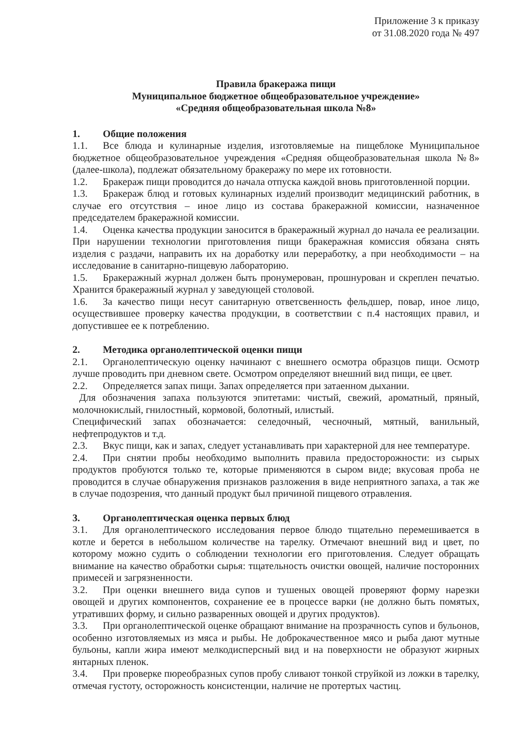Приложение 3 к приказу
от 31.08.2020 года № 497
Правила бракеража пищи
Муниципальное бюджетное общеобразовательное учреждение»
«Средняя общеобразовательная школа №8»
1. Общие положения
1.1. Все блюда и кулинарные изделия, изготовляемые на пищеблоке Муниципальное бюджетное общеобразовательное учреждения «Средняя общеобразовательная школа №8» (далее-школа), подлежат обязательному бракеражу по мере их готовности.
1.2. Бракераж пищи проводится до начала отпуска каждой вновь приготовленной порции.
1.3. Бракераж блюд и готовых кулинарных изделий производит медицинский работник, в случае его отсутствия – иное лицо из состава бракеражной комиссии, назначенное председателем бракеражной комиссии.
1.4. Оценка качества продукции заносится в бракеражный журнал до начала ее реализации. При нарушении технологии приготовления пищи бракеражная комиссия обязана снять изделия с раздачи, направить их на доработку или переработку, а при необходимости – на исследование в санитарно-пищевую лабораторию.
1.5. Бракеражный журнал должен быть пронумерован, прошнурован и скреплен печатью. Хранится бракеражный журнал у заведующей столовой.
1.6. За качество пищи несут санитарную ответсвенность фельдшер, повар, иное лицо, осуществившее проверку качества продукции, в соответствии с п.4 настоящих правил, и допустившее ее к потреблению.
2. Методика органолептической оценки пищи
2.1. Органолептическую оценку начинают с внешнего осмотра образцов пищи. Осмотр лучше проводить при дневном свете. Осмотром определяют внешний вид пищи, ее цвет.
2.2. Определяется запах пищи. Запах определяется при затаенном дыхании.
Для обозначения запаха пользуются эпитетами: чистый, свежий, ароматный, пряный, молочнокислый, гнилостный, кормовой, болотный, илистый.
Специфический запах обозначается: селедочный, чесночный, мятный, ванильный, нефтепродуктов и т.д.
2.3. Вкус пищи, как и запах, следует устанавливать при характерной для нее температуре.
2.4. При снятии пробы необходимо выполнить правила предосторожности: из сырых продуктов пробуются только те, которые применяются в сыром виде; вкусовая проба не проводится в случае обнаружения признаков разложения в виде неприятного запаха, а так же в случае подозрения, что данный продукт был причиной пищевого отравления.
3. Органолептическая оценка первых блюд
3.1. Для органолептического исследования первое блюдо тщательно перемешивается в котле и берется в небольшом количестве на тарелку. Отмечают внешний вид и цвет, по которому можно судить о соблюдении технологии его приготовления. Следует обращать внимание на качество обработки сырья: тщательность очистки овощей, наличие посторонних примесей и загрязненности.
3.2. При оценки внешнего вида супов и тушеных овощей проверяют форму нарезки овощей и других компонентов, сохранение ее в процессе варки (не должно быть помятых, утративших форму, и сильно разваренных овощей и других продуктов).
3.3. При органолептической оценке обращают внимание на прозрачность супов и бульонов, особенно изготовляемых из мяса и рыбы. Не доброкачественное мясо и рыба дают мутные бульоны, капли жира имеют мелкодисперсный вид и на поверхности не образуют жирных янтарных пленок.
3.4. При проверке пюреобразных супов пробу сливают тонкой струйкой из ложки в тарелку, отмечая густоту, осторожность консистенции, наличие не протертых частиц.